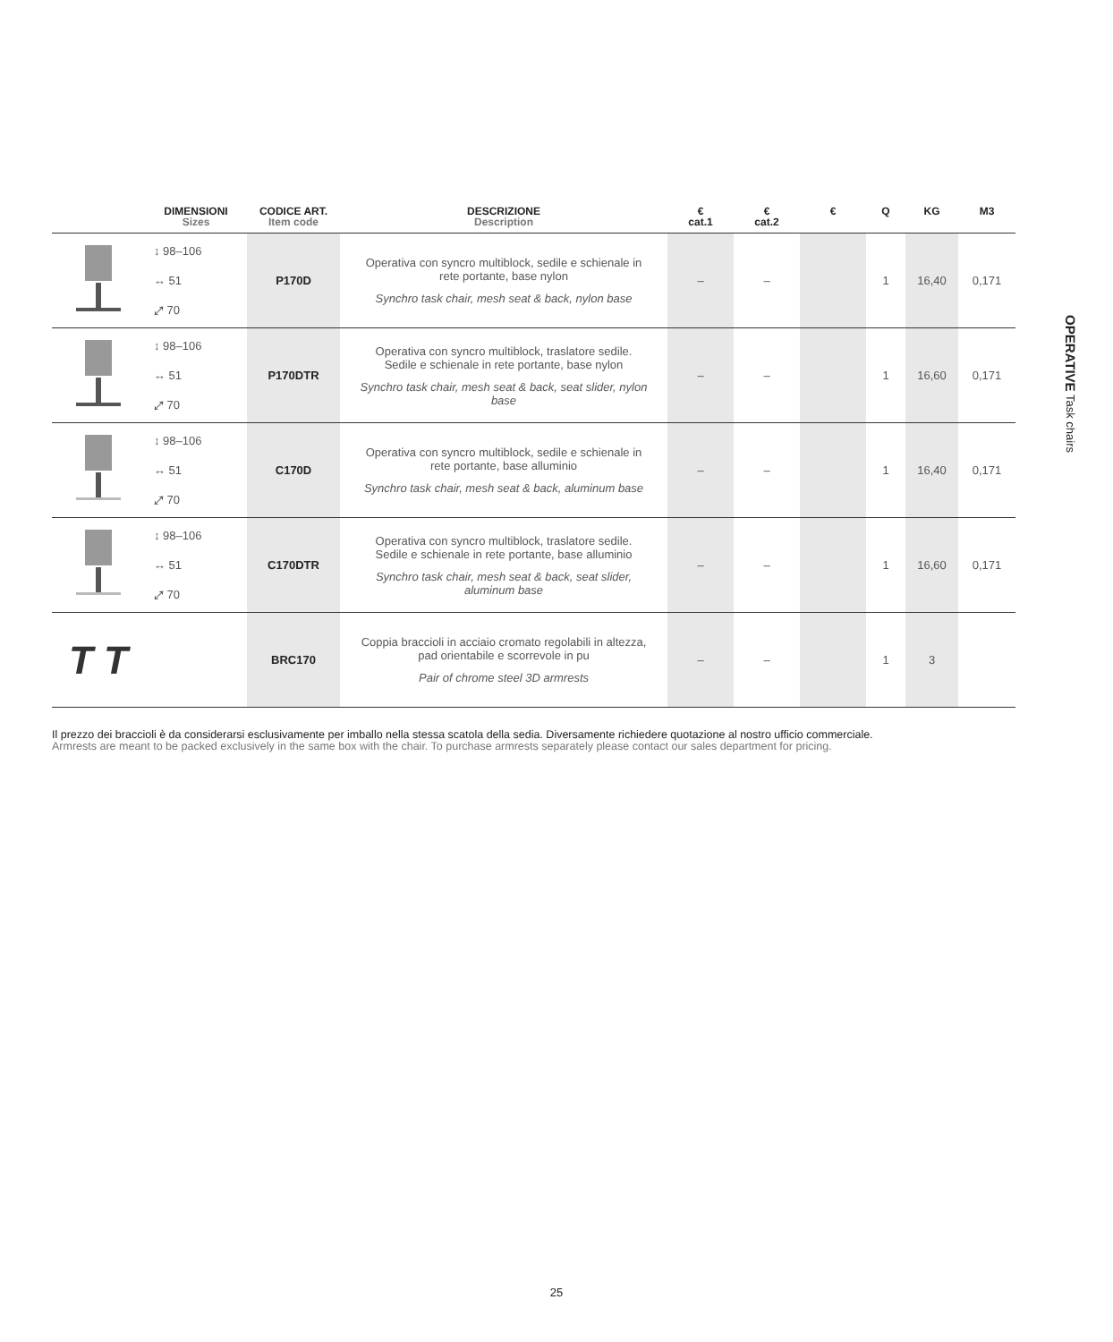OPERATIVE Task chairs
| | DIMENSIONI Sizes | CODICE ART. Item code | DESCRIZIONE Description | € cat.1 | € cat.2 | € | Q | KG | M3 |
| --- | --- | --- | --- | --- | --- | --- | --- | --- | --- |
| | ↕ 98–106 ↔ 51 ⤢ 70 | P170D | Operativa con syncro multiblock, sedile e schienale in rete portante, base nylon Synchro task chair, mesh seat & back, nylon base | – | – | | 1 | 16,40 | 0,171 |
| | ↕ 98–106 ↔ 51 ⤢ 70 | P170DTR | Operativa con syncro multiblock, traslatore sedile. Sedile e schienale in rete portante, base nylon Synchro task chair, mesh seat & back, seat slider, nylon base | – | – | | 1 | 16,60 | 0,171 |
| | ↕ 98–106 ↔ 51 ⤢ 70 | C170D | Operativa con syncro multiblock, sedile e schienale in rete portante, base alluminio Synchro task chair, mesh seat & back, aluminum base | – | – | | 1 | 16,40 | 0,171 |
| | ↕ 98–106 ↔ 51 ⤢ 70 | C170DTR | Operativa con syncro multiblock, traslatore sedile. Sedile e schienale in rete portante, base alluminio Synchro task chair, mesh seat & back, seat slider, aluminum base | – | – | | 1 | 16,60 | 0,171 |
| T T | | BRC170 | Coppia braccioli in acciaio cromato regolabili in altezza, pad orientabile e scorrevole in pu Pair of chrome steel 3D armrests | – | – | | 1 | 3 | |
Il prezzo dei braccioli è da considerarsi esclusivamente per imballo nella stessa scatola della sedia. Diversamente richiedere quotazione al nostro ufficio commerciale.
Armrests are meant to be packed exclusively in the same box with the chair. To purchase armrests separately please contact our sales department for pricing.
25